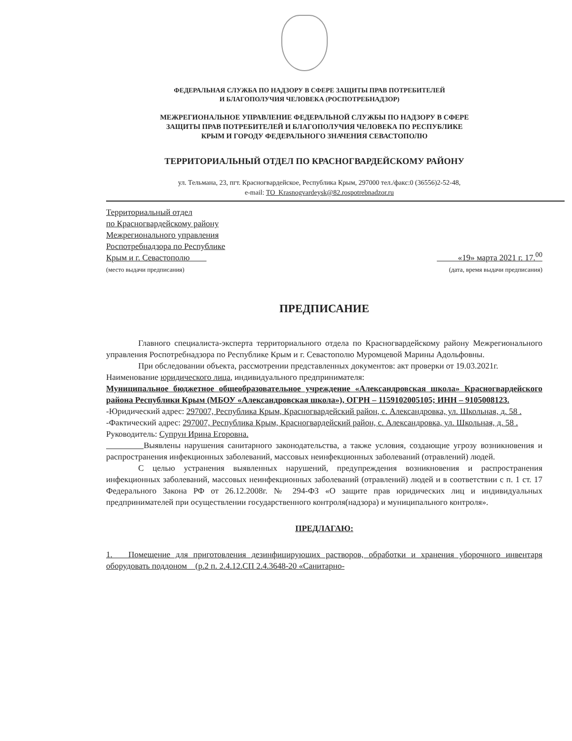ФЕДЕРАЛЬНАЯ СЛУЖБА ПО НАДЗОРУ В СФЕРЕ ЗАЩИТЫ ПРАВ ПОТРЕБИТЕЛЕЙ
И БЛАГОПОЛУЧИЯ ЧЕЛОВЕКА (РОСПОТРЕБНАДЗОР)
МЕЖРЕГИОНАЛЬНОЕ УПРАВЛЕНИЕ ФЕДЕРАЛЬНОЙ СЛУЖБЫ ПО НАДЗОРУ В СФЕРЕ
ЗАЩИТЫ ПРАВ ПОТРЕБИТЕЛЕЙ И БЛАГОПОЛУЧИЯ ЧЕЛОВЕКА ПО РЕСПУБЛИКЕ
КРЫМ И ГОРОДУ ФЕДЕРАЛЬНОГО ЗНАЧЕНИЯ СЕВАСТОПОЛЮ
ТЕРРИТОРИАЛЬНЫЙ ОТДЕЛ ПО КРАСНОГВАРДЕЙСКОМУ РАЙОНУ
ул. Тельмана, 23, пгт. Красногвардейское, Республика Крым, 297000 тел./факс:0 (36556)2-52-48,
e-mail: TO_Krasnogvardeysk@82.rospotrebnadzor.ru
Территориальный отдел
по Красногвардейскому району
Межрегионального управления
Роспотребнадзора по Республике
Крым и г. Севастополю
(место выдачи предписания)
«19» марта 2021 г. 17.<sup>00</sup>
(дата, время выдачи предписания)
ПРЕДПИСАНИЕ
Главного специалиста-эксперта территориального отдела по Красногвардейскому району Межрегионального управления Роспотребнадзора по Республике Крым и г. Севастополю Муромцевой Марины Адольфовны.
При обследовании объекта, рассмотрении представленных документов: акт проверки от 19.03.2021г.
Наименование юридического лица, индивидуального предпринимателя:
Муниципальное бюджетное общеобразовательное учреждение «Александровская школа» Красногвардейского района Республики Крым (МБОУ «Александровская школа»), ОГРН – 1159102005105; ИНН – 9105008123.
-Юридический адрес: 297007, Республика Крым, Красногвардейский район, с. Александровка, ул. Школьная, д. 58 .
-Фактический адрес: 297007, Республика Крым, Красногвардейский район, с. Александровка, ул. Школьная, д. 58 .
Руководитель: Супрун Ирина Егоровна.
Выявлены нарушения санитарного законодательства, а также условия, создающие угрозу возникновения и распространения инфекционных заболеваний, массовых неинфекционных заболеваний (отравлений) людей.
С целью устранения выявленных нарушений, предупреждения возникновения и распространения инфекционных заболеваний, массовых неинфекционных заболеваний (отравлений) людей и в соответствии с п. 1 ст. 17 Федерального Закона РФ от 26.12.2008г. № 294-ФЗ «О защите прав юридических лиц и индивидуальных предпринимателей при осуществлении государственного контроля(надзора) и муниципального контроля».
ПРЕДЛАГАЮ:
1. Помещение для приготовления дезинфицирующих растворов, обработки и хранения уборочного инвентаря оборудовать поддоном (р.2 п. 2.4.12.СП 2.4.3648-20 «Санитарно-